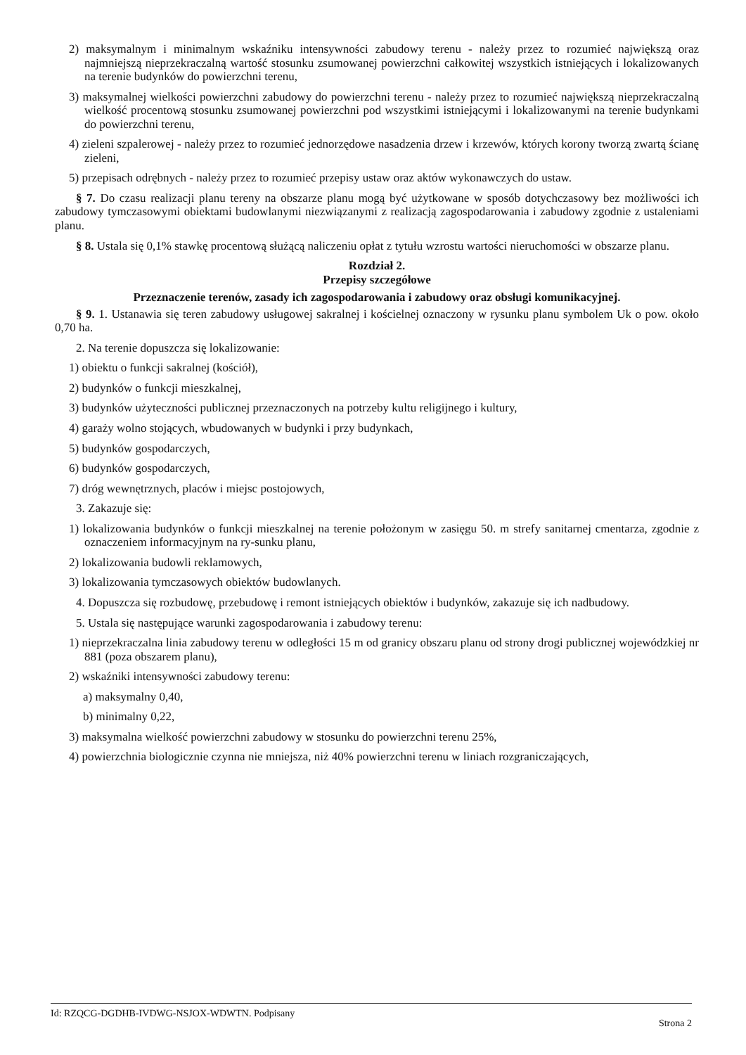2) maksymalnym i minimalnym wskaźniku intensywności zabudowy terenu - należy przez to rozumieć największą oraz najmniejszą nieprzekraczalną wartość stosunku zsumowanej powierzchni całkowitej wszystkich istniejących i lokalizowanych na terenie budynków do powierzchni terenu,
3) maksymalnej wielkości powierzchni zabudowy do powierzchni terenu - należy przez to rozumieć największą nieprzekraczalną wielkość procentową stosunku zsumowanej powierzchni pod wszystkimi istniejącymi i lokalizowanymi na terenie budynkami do powierzchni terenu,
4) zieleni szpalerowej - należy przez to rozumieć jednorzędowe nasadzenia drzew i krzewów, których korony tworzą zwartą ścianę zieleni,
5) przepisach odrębnych - należy przez to rozumieć przepisy ustaw oraz aktów wykonawczych do ustaw.
§ 7. Do czasu realizacji planu tereny na obszarze planu mogą być użytkowane w sposób dotychczasowy bez możliwości ich zabudowy tymczasowymi obiektami budowlanymi niezwiązanymi z realizacją zagospodarowania i zabudowy zgodnie z ustaleniami planu.
§ 8. Ustala się 0,1% stawkę procentową służącą naliczeniu opłat z tytułu wzrostu wartości nieruchomości w obszarze planu.
Rozdział 2.
Przepisy szczegółowe
Przeznaczenie terenów, zasady ich zagospodarowania i zabudowy oraz obsługi komunikacyjnej.
§ 9. 1. Ustanawia się teren zabudowy usługowej sakralnej i kościelnej oznaczony w rysunku planu symbolem Uk o pow. około 0,70 ha.
2. Na terenie dopuszcza się lokalizowanie:
1) obiektu o funkcji sakralnej (kościół),
2) budynków o funkcji mieszkalnej,
3) budynków użyteczności publicznej przeznaczonych na potrzeby kultu religijnego i kultury,
4) garaży wolno stojących, wbudowanych w budynki i przy budynkach,
5) budynków gospodarczych,
6) budynków gospodarczych,
7) dróg wewnętrznych, placów i miejsc postojowych,
3. Zakazuje się:
1) lokalizowania budynków o funkcji mieszkalnej na terenie położonym w zasięgu 50. m strefy sanitarnej cmentarza, zgodnie z oznaczeniem informacyjnym na ry-sunku planu,
2) lokalizowania budowli reklamowych,
3) lokalizowania tymczasowych obiektów budowlanych.
4. Dopuszcza się rozbudowę, przebudowę i remont istniejących obiektów i budynków, zakazuje się ich nadbudowy.
5. Ustala się następujące warunki zagospodarowania i zabudowy terenu:
1) nieprzekraczalna linia zabudowy terenu w odległości 15 m od granicy obszaru planu od strony drogi publicznej wojewódzkiej nr 881 (poza obszarem planu),
2) wskaźniki intensywności zabudowy terenu:
a) maksymalny 0,40,
b) minimalny 0,22,
3) maksymalna wielkość powierzchni zabudowy w stosunku do powierzchni terenu 25%,
4) powierzchnia biologicznie czynna nie mniejsza, niż 40% powierzchni terenu w liniach rozgraniczających,
Id: RZQCG-DGDHB-IVDWG-NSJOX-WDWTN. Podpisany Strona 2